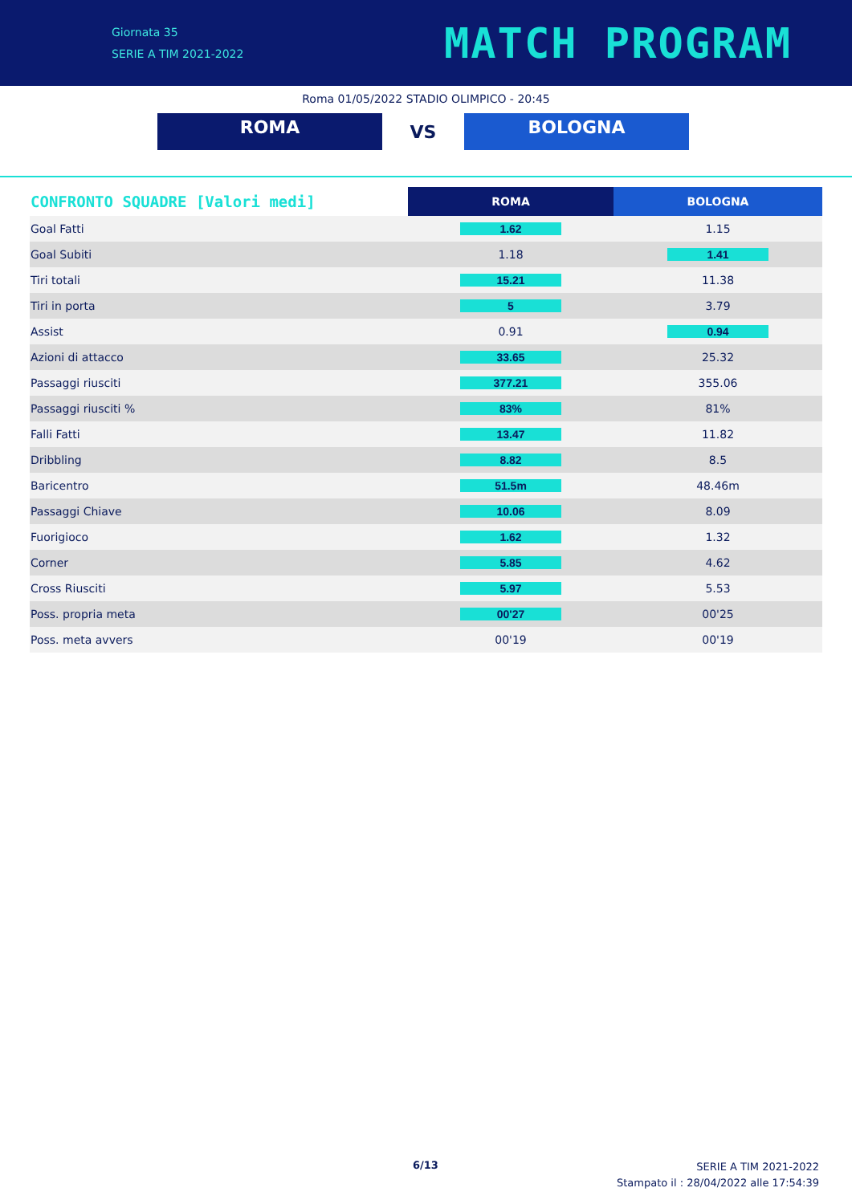Giornata 35
SERIE A TIM 2021-2022
MATCH PROGRAM
Roma 01/05/2022 STADIO OLIMPICO - 20:45
ROMA
VS
BOLOGNA
| CONFRONTO SQUADRE [Valori medi] | ROMA | BOLOGNA |
| --- | --- | --- |
| Goal Fatti | 1.62 | 1.15 |
| Goal Subiti | 1.18 | 1.41 |
| Tiri totali | 15.21 | 11.38 |
| Tiri in porta | 5 | 3.79 |
| Assist | 0.91 | 0.94 |
| Azioni di attacco | 33.65 | 25.32 |
| Passaggi riusciti | 377.21 | 355.06 |
| Passaggi riusciti % | 83% | 81% |
| Falli Fatti | 13.47 | 11.82 |
| Dribbling | 8.82 | 8.5 |
| Baricentro | 51.5m | 48.46m |
| Passaggi Chiave | 10.06 | 8.09 |
| Fuorigioco | 1.62 | 1.32 |
| Corner | 5.85 | 4.62 |
| Cross Riusciti | 5.97 | 5.53 |
| Poss. propria meta | 00'27 | 00'25 |
| Poss. meta avvers | 00'19 | 00'19 |
6/13
SERIE A TIM 2021-2022
Stampato il : 28/04/2022 alle 17:54:39